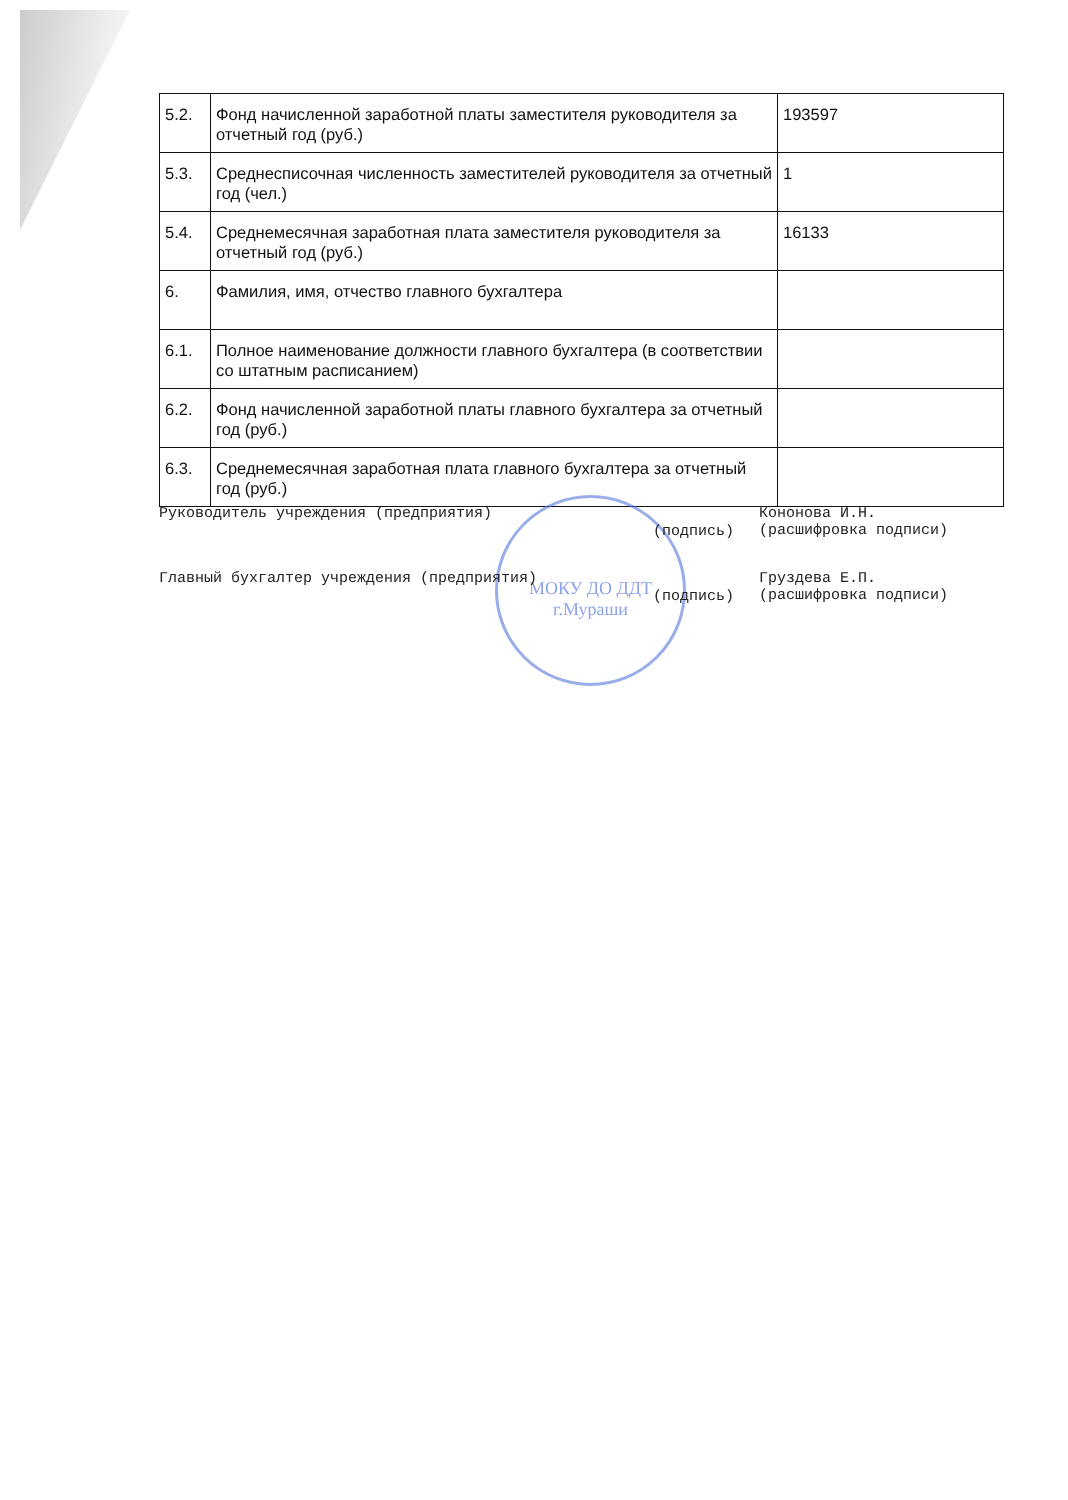| 5.2. | Фонд начисленной заработной платы заместителя руководителя за отчетный год (руб.) | 193597 |
| 5.3. | Среднесписочная численность заместителей руководителя за отчетный год (чел.) | 1 |
| 5.4. | Среднемесячная заработная плата заместителя руководителя за отчетный год (руб.) | 16133 |
| 6. | Фамилия, имя, отчество главного бухгалтера | |
| 6.1. | Полное наименование должности главного бухгалтера (в соответствии со штатным расписанием) | |
| 6.2. | Фонд начисленной заработной платы главного бухгалтера за отчетный год (руб.) | |
| 6.3. | Среднемесячная заработная плата главного бухгалтера за отчетный год (руб.) | |
МОКУ ДО ДДТ
г.Мураши
Руководитель учреждения (предприятия)
(подпись)
Кононова И.Н.
(расшифровка подписи)
Главный бухгалтер учреждения (предприятия)
(подпись)
Груздева Е.П.
(расшифровка подписи)